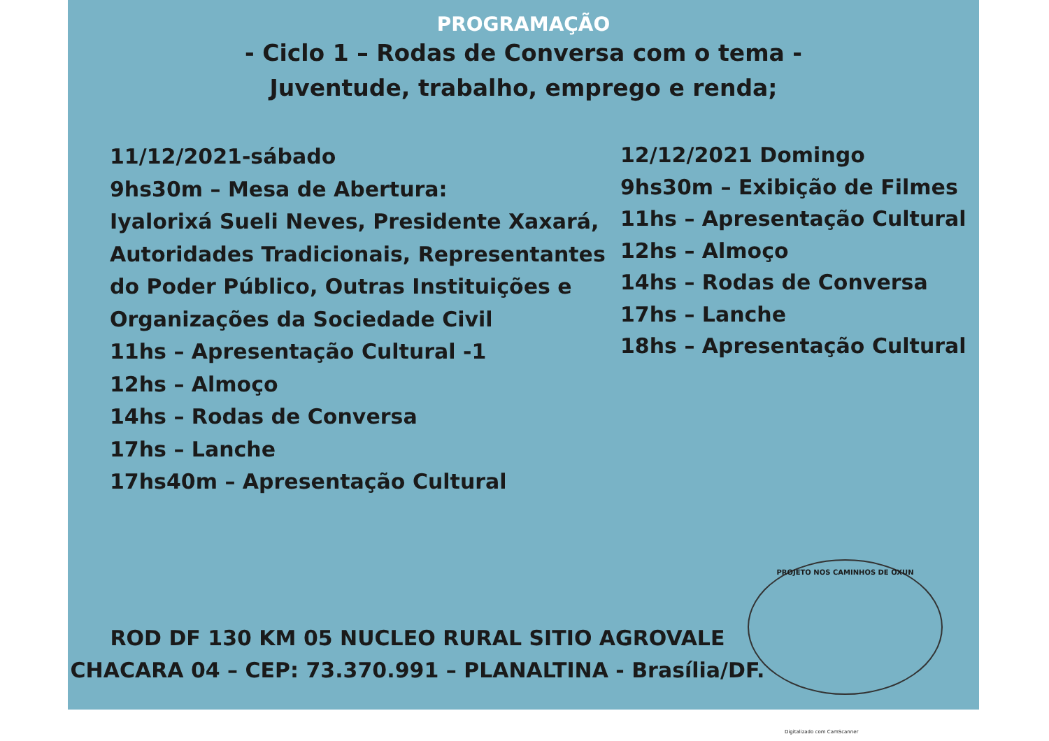PROGRAMAÇÃO
- Ciclo 1 – Rodas de Conversa com o tema -
Juventude, trabalho, emprego e renda;
11/12/2021-sábado
9hs30m – Mesa de Abertura:
Iyalorixá Sueli Neves, Presidente Xaxará, Autoridades Tradicionais, Representantes do Poder Público, Outras Instituições e Organizações da Sociedade Civil
11hs – Apresentação Cultural -1
12hs – Almoço
14hs – Rodas de Conversa
17hs – Lanche
17hs40m – Apresentação Cultural
12/12/2021 Domingo
9hs30m – Exibição de Filmes
11hs – Apresentação Cultural
12hs – Almoço
14hs – Rodas de Conversa
17hs – Lanche
18hs – Apresentação Cultural
ROD DF 130 KM 05 NUCLEO RURAL SITIO AGROVALE
CHACARA 04 – CEP: 73.370.991 – PLANALTINA - Brasília/DF.
PROJETO NOS CAMINHOS DE OXUN
Digitalizado com CamScanner